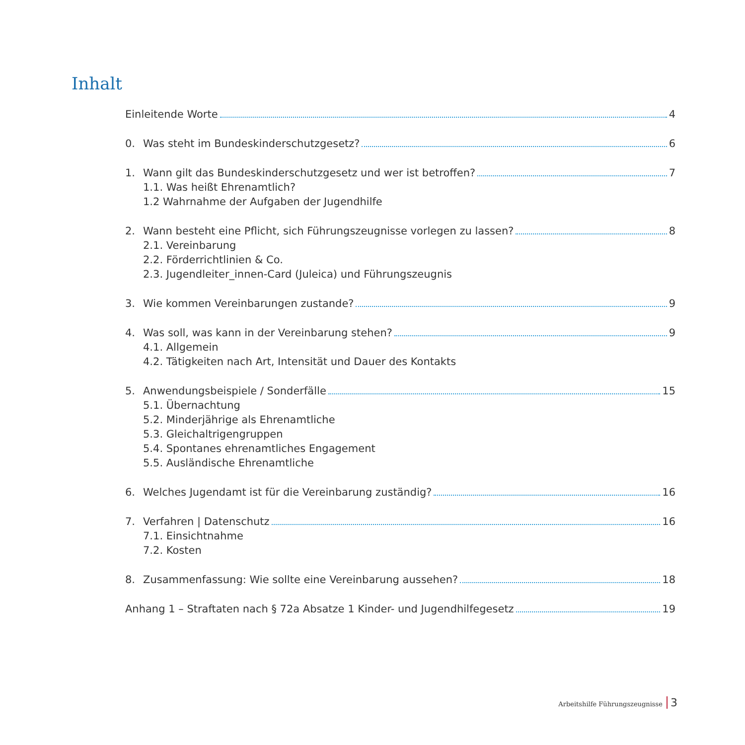Inhalt
Einleitende Worte 4
0. Was steht im Bundeskinderschutzgesetz? 6
1. Wann gilt das Bundeskinderschutzgesetz und wer ist betroffen? 7
1.1. Was heißt Ehrenamtlich?
1.2 Wahrnahme der Aufgaben der Jugendhilfe
2. Wann besteht eine Pflicht, sich Führungszeugnisse vorlegen zu lassen? 8
2.1. Vereinbarung
2.2. Förderrichtlinien & Co.
2.3. Jugendleiter_innen-Card (Juleica) und Führungszeugnis
3. Wie kommen Vereinbarungen zustande? 9
4. Was soll, was kann in der Vereinbarung stehen? 9
4.1. Allgemein
4.2. Tätigkeiten nach Art, Intensität und Dauer des Kontakts
5. Anwendungsbeispiele / Sonderfälle 15
5.1. Übernachtung
5.2. Minderjährige als Ehrenamtliche
5.3. Gleichaltrigengruppen
5.4. Spontanes ehrenamtliches Engagement
5.5. Ausländische Ehrenamtliche
6. Welches Jugendamt ist für die Vereinbarung zuständig? 16
7. Verfahren | Datenschutz 16
7.1. Einsichtnahme
7.2. Kosten
8. Zusammenfassung: Wie sollte eine Vereinbarung aussehen? 18
Anhang 1 – Straftaten nach § 72a Absatze 1 Kinder- und Jugendhilfegesetz 19
Arbeitshilfe Führungszeugnisse 3